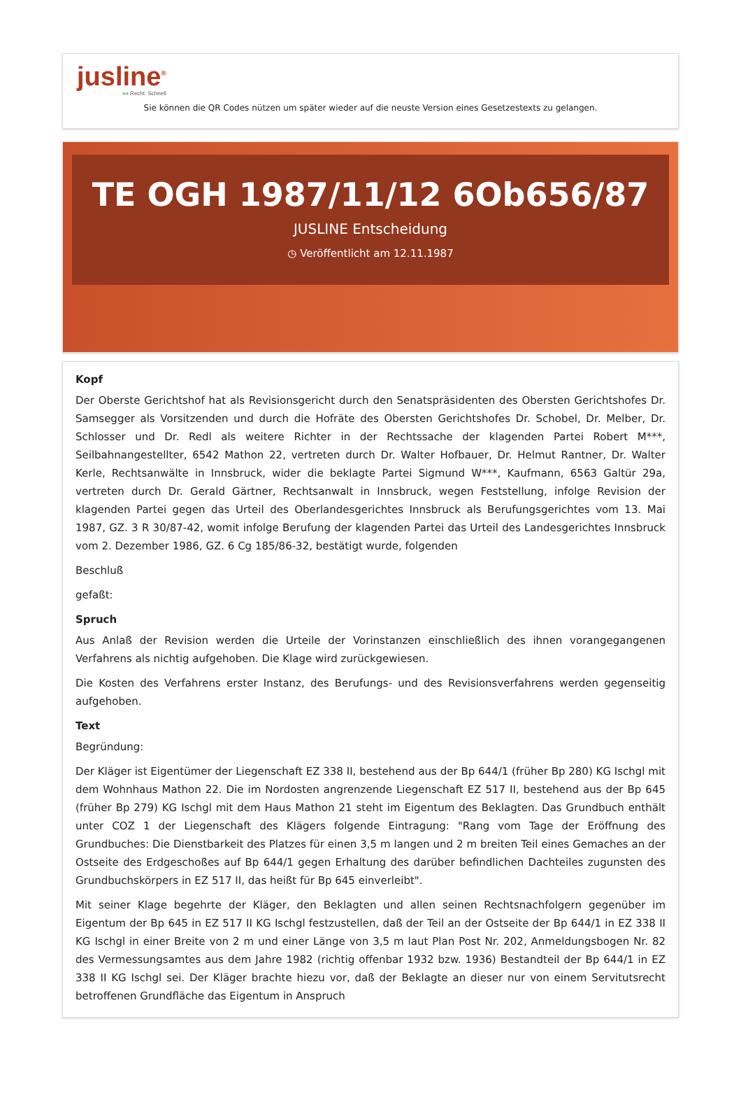jusline<sup>®</sup>
»» Recht. Schnell
Sie können die QR Codes nützen um später wieder auf die neuste Version eines Gesetzestexts zu gelangen.
TE OGH 1987/11/12 6Ob656/87
JUSLINE Entscheidung
◷ Veröffentlicht am 12.11.1987
Kopf
Der Oberste Gerichtshof hat als Revisionsgericht durch den Senatspräsidenten des Obersten Gerichtshofes Dr. Samsegger als Vorsitzenden und durch die Hofräte des Obersten Gerichtshofes Dr. Schobel, Dr. Melber, Dr. Schlosser und Dr. Redl als weitere Richter in der Rechtssache der klagenden Partei Robert M***, Seilbahnangestellter, 6542 Mathon 22, vertreten durch Dr. Walter Hofbauer, Dr. Helmut Rantner, Dr. Walter Kerle, Rechtsanwälte in Innsbruck, wider die beklagte Partei Sigmund W***, Kaufmann, 6563 Galtür 29a, vertreten durch Dr. Gerald Gärtner, Rechtsanwalt in Innsbruck, wegen Feststellung, infolge Revision der klagenden Partei gegen das Urteil des Oberlandesgerichtes Innsbruck als Berufungsgerichtes vom 13. Mai 1987, GZ. 3 R 30/87-42, womit infolge Berufung der klagenden Partei das Urteil des Landesgerichtes Innsbruck vom 2. Dezember 1986, GZ. 6 Cg 185/86-32, bestätigt wurde, folgenden
Beschluß
gefaßt:
Spruch
Aus Anlaß der Revision werden die Urteile der Vorinstanzen einschließlich des ihnen vorangegangenen Verfahrens als nichtig aufgehoben. Die Klage wird zurückgewiesen.
Die Kosten des Verfahrens erster Instanz, des Berufungs- und des Revisionsverfahrens werden gegenseitig aufgehoben.
Text
Begründung:
Der Kläger ist Eigentümer der Liegenschaft EZ 338 II, bestehend aus der Bp 644/1 (früher Bp 280) KG Ischgl mit dem Wohnhaus Mathon 22. Die im Nordosten angrenzende Liegenschaft EZ 517 II, bestehend aus der Bp 645 (früher Bp 279) KG Ischgl mit dem Haus Mathon 21 steht im Eigentum des Beklagten. Das Grundbuch enthält unter COZ 1 der Liegenschaft des Klägers folgende Eintragung: "Rang vom Tage der Eröffnung des Grundbuches: Die Dienstbarkeit des Platzes für einen 3,5 m langen und 2 m breiten Teil eines Gemaches an der Ostseite des Erdgeschoßes auf Bp 644/1 gegen Erhaltung des darüber befindlichen Dachteiles zugunsten des Grundbuchskörpers in EZ 517 II, das heißt für Bp 645 einverleibt".
Mit seiner Klage begehrte der Kläger, den Beklagten und allen seinen Rechtsnachfolgern gegenüber im Eigentum der Bp 645 in EZ 517 II KG Ischgl festzustellen, daß der Teil an der Ostseite der Bp 644/1 in EZ 338 II KG Ischgl in einer Breite von 2 m und einer Länge von 3,5 m laut Plan Post Nr. 202, Anmeldungsbogen Nr. 82 des Vermessungsamtes aus dem Jahre 1982 (richtig offenbar 1932 bzw. 1936) Bestandteil der Bp 644/1 in EZ 338 II KG Ischgl sei. Der Kläger brachte hiezu vor, daß der Beklagte an dieser nur von einem Servitutsrecht betroffenen Grundfläche das Eigentum in Anspruch